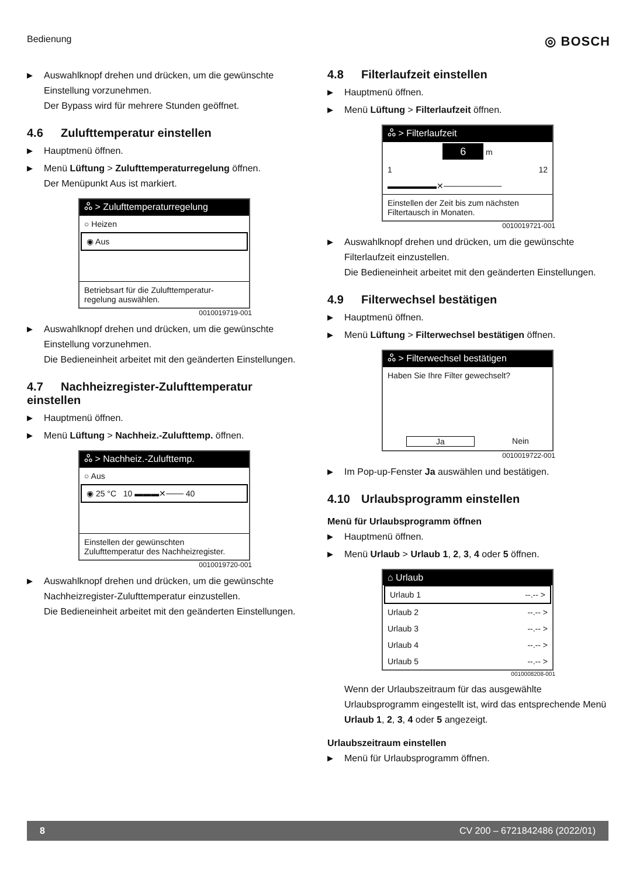Bedienung ◎ BOSCH
▶ Auswahlknopf drehen und drücken, um die gewünschte Einstellung vorzunehmen.
Der Bypass wird für mehrere Stunden geöffnet.
4.6 Zulufttemperatur einstellen
▶ Hauptmenü öffnen.
▶ Menü Lüftung > Zulufttemperaturregelung öffnen.
Der Menüpunkt Aus ist markiert.
ஃ > Zulufttemperaturregelung
○ Heizen
◉ Aus
Betriebsart für die Zulufttemperatur-regelung auswählen.
0010019719-001
▶ Auswahlknopf drehen und drücken, um die gewünschte Einstellung vorzunehmen.
Die Bedieneinheit arbeitet mit den geänderten Einstellungen.
4.7 Nachheizregister-Zulufttemperatur einstellen
▶ Hauptmenü öffnen.
▶ Menü Lüftung > Nachheiz.-Zulufttemp. öffnen.
ஃ > Nachheiz.-Zulufttemp.
○ Aus
◉ 25 °C 10 ▬▬▬✕─── 40
Einstellen der gewünschten Zulufttemperatur des Nachheizregister.
0010019720-001
▶ Auswahlknopf drehen und drücken, um die gewünschte Nachheizregister-Zulufttemperatur einzustellen.
Die Bedieneinheit arbeitet mit den geänderten Einstellungen.
4.8 Filterlaufzeit einstellen
▶ Hauptmenü öffnen.
▶ Menü Lüftung > Filterlaufzeit öffnen.
ஃ > Filterlaufzeit
6 m
1 12
▬▬▬▬▬▬✕──────────
Einstellen der Zeit bis zum nächsten Filtertausch in Monaten.
0010019721-001
▶ Auswahlknopf drehen und drücken, um die gewünschte Filterlaufzeit einzustellen.
Die Bedieneinheit arbeitet mit den geänderten Einstellungen.
4.9 Filterwechsel bestätigen
▶ Hauptmenü öffnen.
▶ Menü Lüftung > Filterwechsel bestätigen öffnen.
ஃ > Filterwechsel bestätigen
Haben Sie Ihre Filter gewechselt?
Ja Nein
0010019722-001
▶ Im Pop-up-Fenster Ja auswählen und bestätigen.
4.10 Urlaubsprogramm einstellen
Menü für Urlaubsprogramm öffnen
▶ Hauptmenü öffnen.
▶ Menü Urlaub > Urlaub 1, 2, 3, 4 oder 5 öffnen.
⌂ Urlaub
Urlaub 1 --.-- >
Urlaub 2 --.-- >
Urlaub 3 --.-- >
Urlaub 4 --.-- >
Urlaub 5 --.-- >
0010008208-001
Wenn der Urlaubszeitraum für das ausgewählte Urlaubsprogramm eingestellt ist, wird das entsprechende Menü Urlaub 1, 2, 3, 4 oder 5 angezeigt.
Urlaubszeitraum einstellen
▶ Menü für Urlaubsprogramm öffnen.
8 CV 200 – 6721842486 (2022/01)